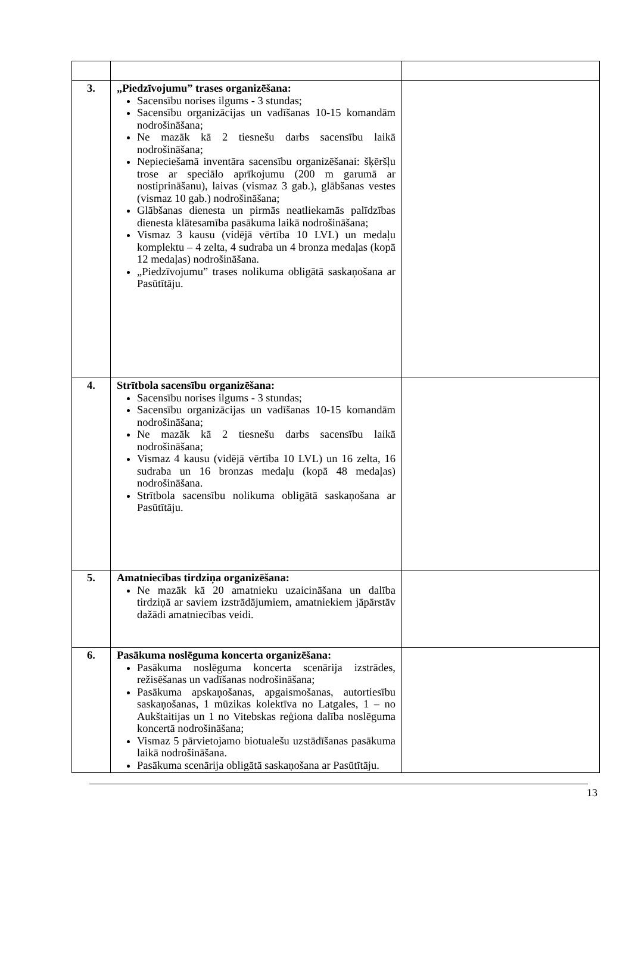| 3. | „Piedzīvojumu” trases organizēšana: Sacensību norises ilgums - 3 stundas; Sacensību organizācijas un vadīšanas 10-15 komandām nodrošināšana; Ne mazāk kā 2 tiesnešu darbs sacensību laikā nodrošināšana; Nepieciešamā inventāra sacensību organizēšanai: šķēršļu trose ar speciālo aprīkojumu (200 m garumā ar nostiprināšanu), laivas (vismaz 3 gab.), glābšanas vestes (vismaz 10 gab.) nodrošināšana; Glābšanas dienesta un pirmās neatliekamās palīdzības dienesta klātesamība pasākuma laikā nodrošināšana; Vismaz 3 kausu (vidējā vērtība 10 LVL) un medaļu komplektu – 4 zelta, 4 sudraba un 4 bronza medaļas (kopā 12 medaļas) nodrošināšana. „Piedzīvojumu” trases nolikuma obligātā saskaņošana ar Pasūtītāju. | |
| 4. | Strītbola sacensību organizēšana: Sacensību norises ilgums - 3 stundas; Sacensību organizācijas un vadīšanas 10-15 komandām nodrošināšana; Ne mazāk kā 2 tiesnešu darbs sacensību laikā nodrošināšana; Vismaz 4 kausu (vidējā vērtība 10 LVL) un 16 zelta, 16 sudraba un 16 bronzas medaļu (kopā 48 medaļas) nodrošināšana. Strītbola sacensību nolikuma obligātā saskaņošana ar Pasūtītāju. | |
| 5. | Amatniecības tirdziņa organizēšana: Ne mazāk kā 20 amatnieku uzaicināšana un dalība tirdziņā ar saviem izstrādājumiem, amatniekiem jāpārstāv dažādi amatniecības veidi. | |
| 6. | Pasākuma noslēguma koncerta organizēšana: Pasākuma noslēguma koncerta scenārija izstrādes, režisēšanas un vadīšanas nodrošināšana; Pasākuma apskaņošanas, apgaismošanas, autortiesību saskaņošanas, 1 mūzikas kolektīva no Latgales, 1 – no Aukštaitijas un 1 no Vitebskas reģiona dalība noslēguma koncertā nodrošināšana; Vismaz 5 pārvietojamo biotualešu uzstādīšanas pasākuma laikā nodrošināšana. Pasākuma scenārija obligātā saskaņošana ar Pasūtītāju. | |
13